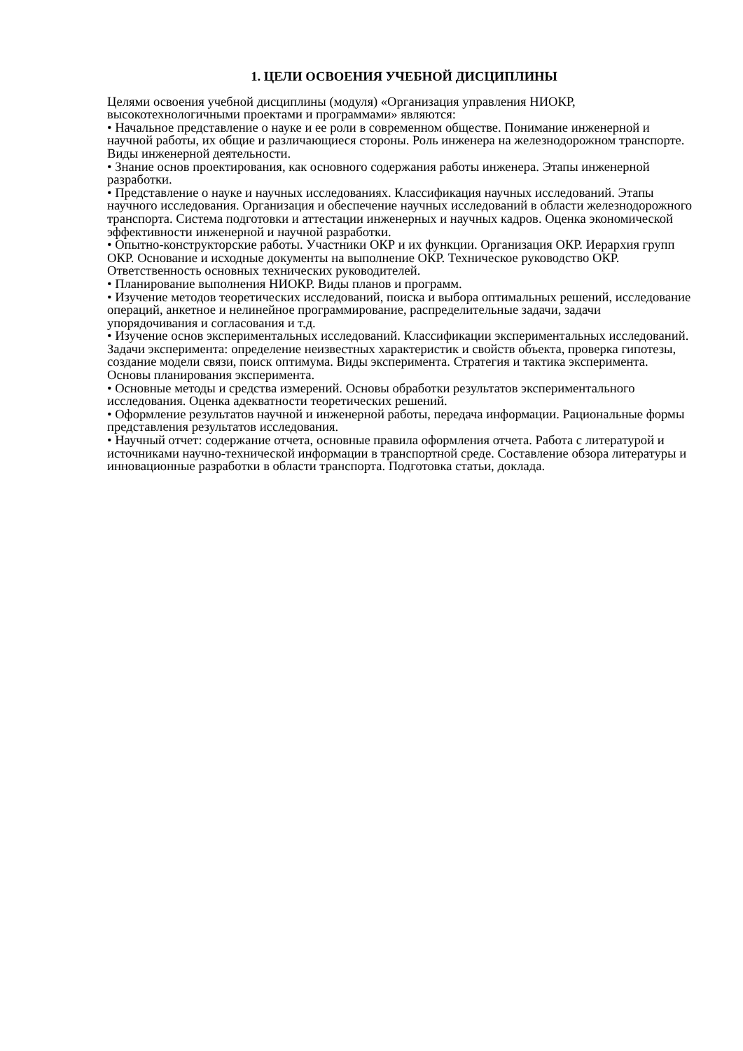1. ЦЕЛИ ОСВОЕНИЯ УЧЕБНОЙ ДИСЦИПЛИНЫ
Целями освоения учебной дисциплины (модуля) «Организация управления НИОКР, высокотехнологичными проектами и программами» являются:
• Начальное представление о науке и ее роли в современном обществе. Понимание инженерной и научной работы, их общие и различающиеся стороны. Роль инженера на железнодорожном транспорте. Виды инженерной деятельности.
• Знание основ проектирования, как основного содержания работы инженера. Этапы инженерной разработки.
• Представление о науке и научных исследованиях. Классификация научных исследований. Этапы научного исследования. Организация и обеспечение научных исследований в области железнодорожного транспорта. Система подготовки и аттестации инженерных и научных кадров. Оценка экономической эффективности инженерной и научной разработки.
• Опытно-конструкторские работы. Участники ОКР и их функции. Организация ОКР. Иерархия групп ОКР. Основание и исходные документы на выполнение ОКР. Техническое руководство ОКР. Ответственность основных технических руководителей.
• Планирование выполнения НИОКР. Виды планов и программ.
• Изучение методов теоретических исследований, поиска и выбора оптимальных решений, исследование операций, анкетное и нелинейное программирование, распределительные задачи, задачи упорядочивания и согласования и т.д.
• Изучение основ экспериментальных исследований. Классификации экспериментальных исследований. Задачи эксперимента: определение неизвестных характеристик и свойств объекта, проверка гипотезы, создание модели связи, поиск оптимума. Виды эксперимента. Стратегия и тактика эксперимента. Основы планирования эксперимента.
• Основные методы и средства измерений. Основы обработки результатов экспериментального исследования. Оценка адекватности теоретических решений.
• Оформление результатов научной и инженерной работы, передача информации. Рациональные формы представления результатов исследования.
• Научный отчет: содержание отчета, основные правила оформления отчета. Работа с литературой и источниками научно-технической информации в транспортной среде. Составление обзора литературы и инновационные разработки в области транспорта. Подготовка статьи, доклада.